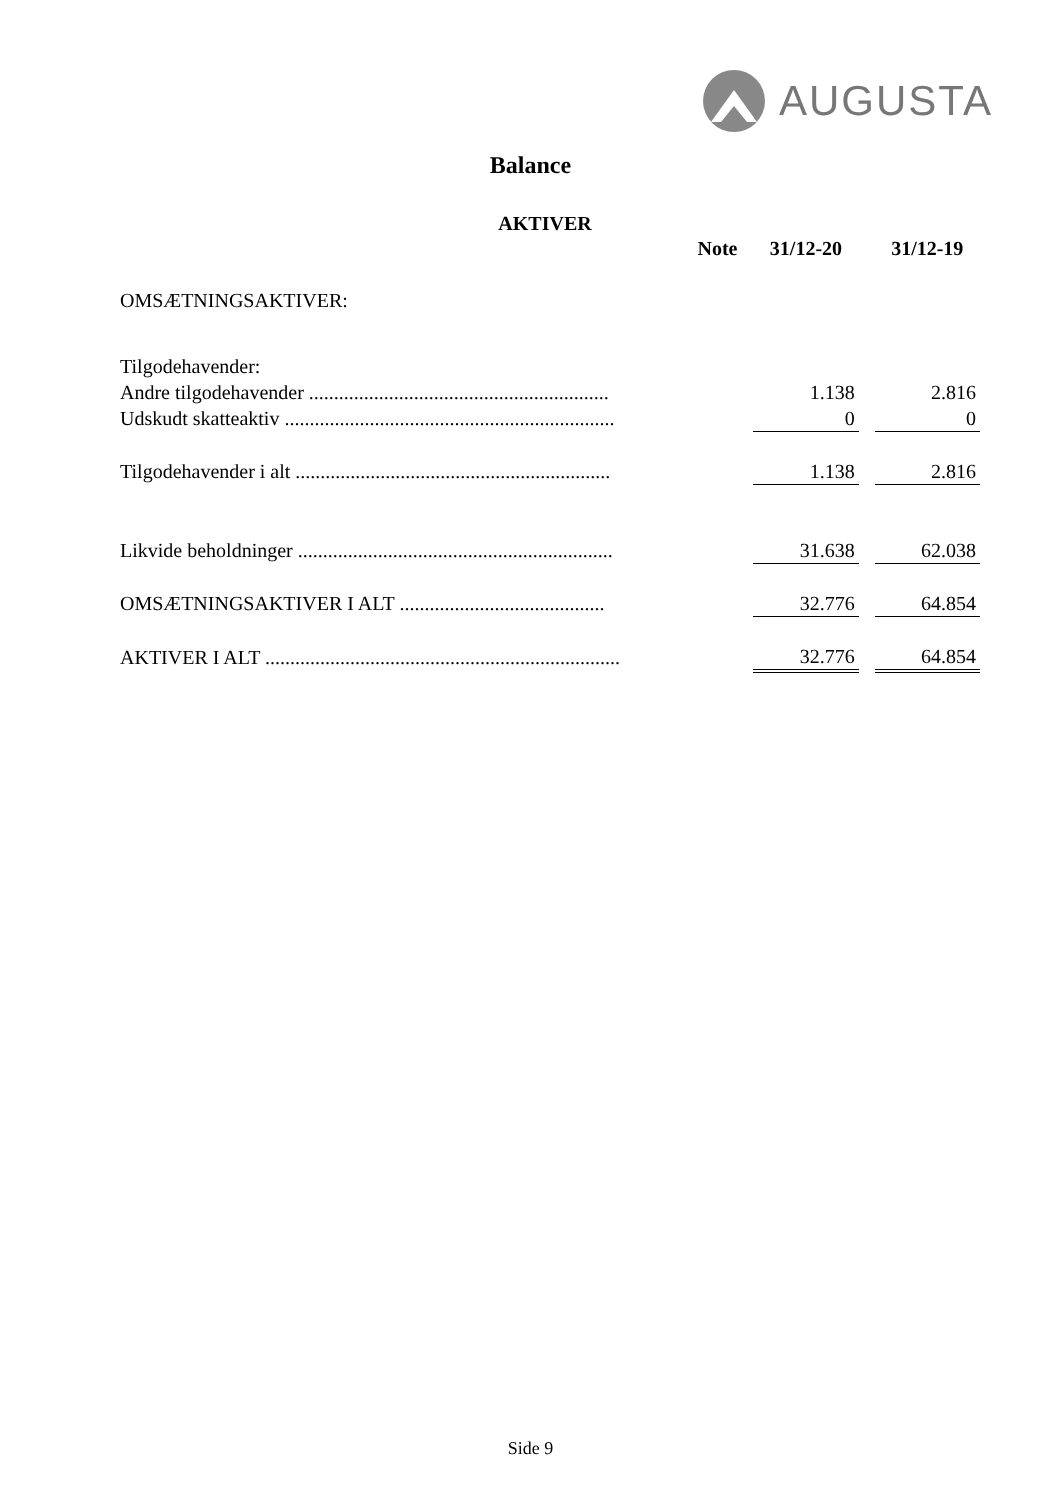AUGUSTA
Balance
AKTIVER
| | Note | | 31/12-20 | | 31/12-19 |
| OMSÆTNINGSAKTIVER: | | | | | |
| Tilgodehavender: | | | | | |
| Andre tilgodehavender ............................................................ | | | 1.138 | | 2.816 |
| Udskudt skatteaktiv .................................................................. | | | 0 | | 0 |
| Tilgodehavender i alt ............................................................... | | | 1.138 | | 2.816 |
| Likvide beholdninger ............................................................... | | | 31.638 | | 62.038 |
| OMSÆTNINGSAKTIVER I ALT ......................................... | | | 32.776 | | 64.854 |
| AKTIVER I ALT ....................................................................... | | | 32.776 | | 64.854 |
Side 9